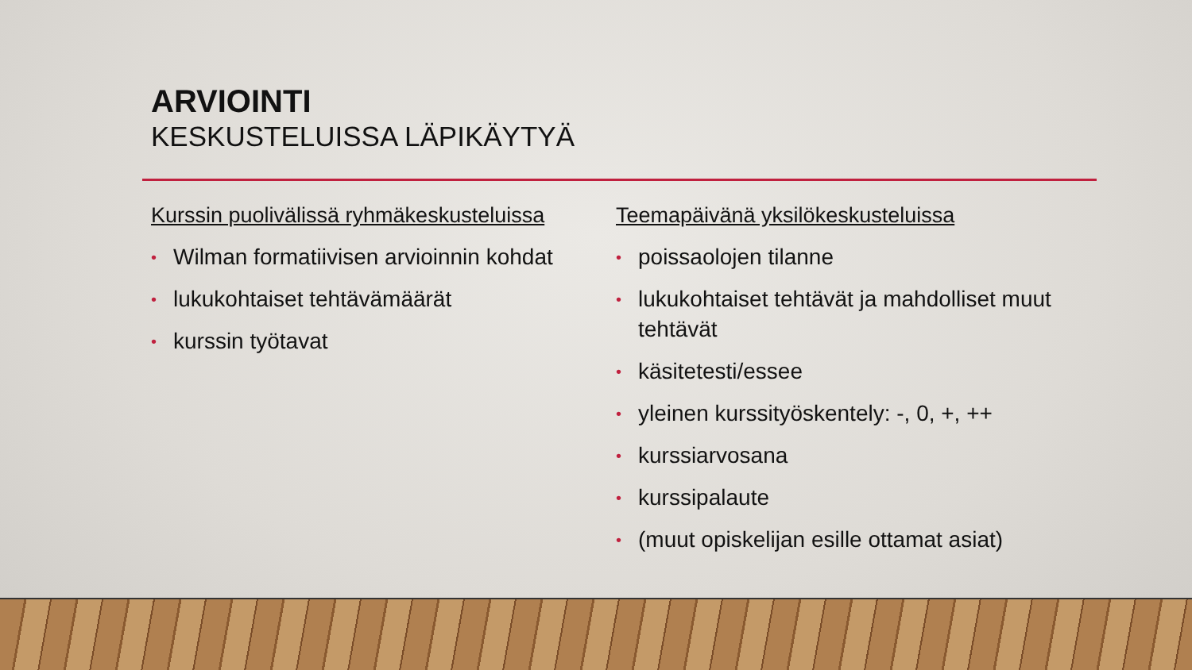ARVIOINTI
KESKUSTELUISSA LÄPIKÄYTYÄ
Kurssin puolivälissä ryhmäkeskusteluissa
• Wilman formatiivisen arvioinnin kohdat
• lukukohtaiset tehtävämäärät
• kurssin työtavat
Teemapäivänä yksilökeskusteluissa
• poissaolojen tilanne
• lukukohtaiset tehtävät ja mahdolliset muut tehtävät
• käsitetesti/essee
• yleinen kurssityöskentely: -, 0, +, ++
• kurssiarvosana
• kurssipalaute
• (muut opiskelijan esille ottamat asiat)